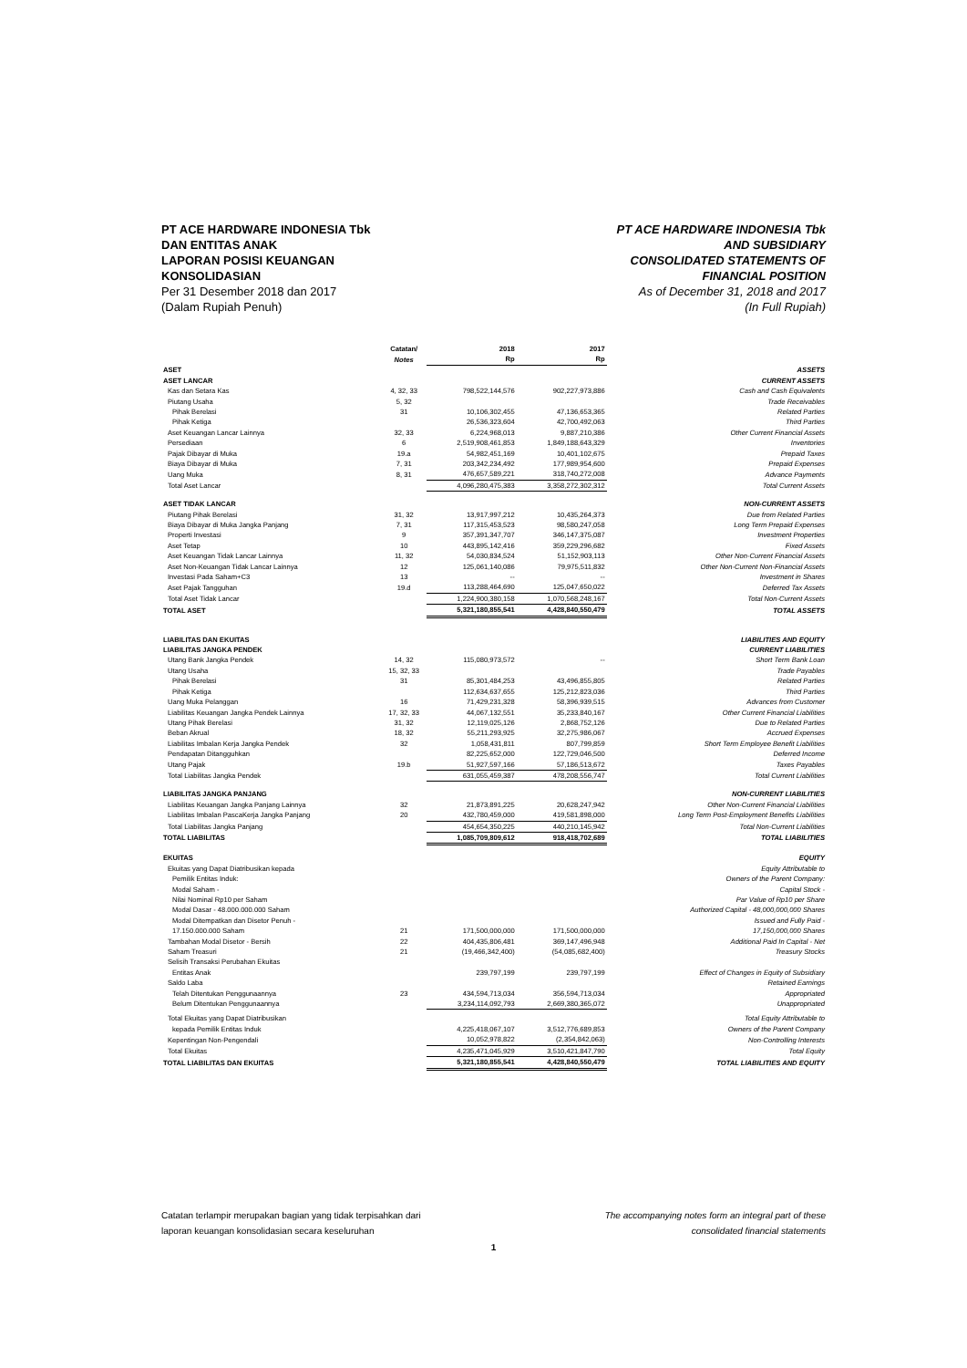PT ACE HARDWARE INDONESIA Tbk
DAN ENTITAS ANAK
LAPORAN POSISI KEUANGAN
KONSOLIDASIAN
Per 31 Desember 2018 dan 2017
(Dalam Rupiah Penuh)
PT ACE HARDWARE INDONESIA Tbk
AND SUBSIDIARY
CONSOLIDATED STATEMENTS OF
FINANCIAL POSITION
As of December 31, 2018 and 2017
(In Full Rupiah)
| | Catatan/ Notes | 2018 Rp | 2017 Rp | |
| --- | --- | --- | --- | --- |
| ASET | | | | ASSETS |
| ASET LANCAR | | | | CURRENT ASSETS |
| Kas dan Setara Kas | 4, 32, 33 | 798,522,144,576 | 902,227,973,886 | Cash and Cash Equivalents |
| Piutang Usaha | 5, 32 | | | Trade Receivables |
| Pihak Berelasi | 31 | 10,106,302,455 | 47,136,653,365 | Related Parties |
| Pihak Ketiga | | 26,536,323,604 | 42,700,492,063 | Third Parties |
| Aset Keuangan Lancar Lainnya | 32, 33 | 6,224,968,013 | 9,887,210,386 | Other Current Financial Assets |
| Persediaan | 6 | 2,519,908,461,853 | 1,849,188,643,329 | Inventories |
| Pajak Dibayar di Muka | 19.a | 54,982,451,169 | 10,401,102,675 | Prepaid Taxes |
| Biaya Dibayar di Muka | 7, 31 | 203,342,234,492 | 177,989,954,600 | Prepaid Expenses |
| Uang Muka | 8, 31 | 476,657,589,221 | 318,740,272,008 | Advance Payments |
| Total Aset Lancar | | 4,096,280,475,383 | 3,358,272,302,312 | Total Current Assets |
| ASET TIDAK LANCAR | | | | NON-CURRENT ASSETS |
| Piutang Pihak Berelasi | 31, 32 | 13,917,997,212 | 10,435,264,373 | Due from Related Parties |
| Biaya Dibayar di Muka Jangka Panjang | 7, 31 | 117,315,453,523 | 98,580,247,058 | Long Term Prepaid Expenses |
| Properti Investasi | 9 | 357,391,347,707 | 346,147,375,087 | Investment Properties |
| Aset Tetap | 10 | 443,895,142,416 | 359,229,296,682 | Fixed Assets |
| Aset Keuangan Tidak Lancar Lainnya | 11, 32 | 54,030,834,524 | 51,152,903,113 | Other Non-Current Financial Assets |
| Aset Non-Keuangan Tidak Lancar Lainnya | 12 | 125,061,140,086 | 79,975,511,832 | Other Non-Current Non-Financial Assets |
| Investasi Pada Saham+C3 | 13 | -- | -- | Investment in Shares |
| Aset Pajak Tangguhan | 19.d | 113,288,464,690 | 125,047,650,022 | Deferred Tax Assets |
| Total Aset Tidak Lancar | | 1,224,900,380,158 | 1,070,568,248,167 | Total Non-Current Assets |
| TOTAL ASET | | 5,321,180,855,541 | 4,428,840,550,479 | TOTAL ASSETS |
| LIABILITAS DAN EKUITAS | | | | LIABILITIES AND EQUITY |
| LIABILITAS JANGKA PENDEK | | | | CURRENT LIABILITIES |
| Utang Bank Jangka Pendek | 14, 32 | 115,080,973,572 | -- | Short Term Bank Loan |
| Utang Usaha | 15, 32, 33 | | | Trade Payables |
| Pihak Berelasi | 31 | 85,301,484,253 | 43,496,855,805 | Related Parties |
| Pihak Ketiga | | 112,634,637,655 | 125,212,823,036 | Third Parties |
| Uang Muka Pelanggan | 16 | 71,429,231,328 | 58,396,939,515 | Advances from Customer |
| Liabilitas Keuangan Jangka Pendek Lainnya | 17, 32, 33 | 44,067,132,551 | 35,233,840,167 | Other Current Financial Liabilities |
| Utang Pihak Berelasi | 31, 32 | 12,119,025,126 | 2,868,752,126 | Due to Related Parties |
| Beban Akrual | 18, 32 | 55,211,293,925 | 32,275,986,067 | Accrued Expenses |
| Liabilitas Imbalan Kerja Jangka Pendek | 32 | 1,058,431,811 | 807,799,859 | Short Term Employee Benefit Liabilities |
| Pendapatan Ditangguhkan | | 82,225,652,000 | 122,729,046,500 | Deferred Income |
| Utang Pajak | 19.b | 51,927,597,166 | 57,186,513,672 | Taxes Payables |
| Total Liabilitas Jangka Pendek | | 631,055,459,387 | 478,208,556,747 | Total Current Liabilities |
| LIABILITAS JANGKA PANJANG | | | | NON-CURRENT LIABILITIES |
| Liabilitas Keuangan Jangka Panjang Lainnya | 32 | 21,873,891,225 | 20,628,247,942 | Other Non-Current Financial Liabilities |
| Liabilitas Imbalan PascaKerja Jangka Panjang | 20 | 432,780,459,000 | 419,581,898,000 | Long Term Post-Employment Benefits Liabilities |
| Total Liabilitas Jangka Panjang | | 454,654,350,225 | 440,210,145,942 | Total Non-Current Liabilities |
| TOTAL LIABILITAS | | 1,085,709,809,612 | 918,418,702,689 | TOTAL LIABILITIES |
| EKUITAS | | | | EQUITY |
| Ekuitas yang Dapat Diatribusikan kepada | | | | Equity Attributable to |
| Pemilik Entitas Induk: | | | | Owners of the Parent Company: |
| Modal Saham - | | | | Capital Stock - |
| Nilai Nominal Rp10 per Saham | | | | Par Value of Rp10 per Share |
| Modal Dasar - 48.000.000.000 Saham | | | | Authorized Capital - 48,000,000,000 Shares |
| Modal Ditempatkan dan Disetor Penuh - | | | | Issued and Fully Paid - |
| 17.150.000.000 Saham | 21 | 171,500,000,000 | 171,500,000,000 | 17,150,000,000 Shares |
| Tambahan Modal Disetor - Bersih | 22 | 404,435,806,481 | 369,147,496,948 | Additional Paid In Capital - Net |
| Saham Treasuri | 21 | (19,466,342,400) | (54,085,682,400) | Treasury Stocks |
| Selisih Transaksi Perubahan Ekuitas | | | | |
| Entitas Anak | | 239,797,199 | 239,797,199 | Effect of Changes in Equity of Subsidiary |
| Saldo Laba | | | | Retained Earnings |
| Telah Ditentukan Penggunaannya | 23 | 434,594,713,034 | 356,594,713,034 | Appropriated |
| Belum Ditentukan Penggunaannya | | 3,234,114,092,793 | 2,669,380,365,072 | Unappropriated |
| Total Ekuitas yang Dapat Diatribusikan | | | | Total Equity Attributable to |
| kepada Pemilik Entitas Induk | | 4,225,418,067,107 | 3,512,776,689,853 | Owners of the Parent Company |
| Kepentingan Non-Pengendali | | 10,052,978,822 | (2,354,842,063) | Non-Controlling Interests |
| Total Ekuitas | | 4,235,471,045,929 | 3,510,421,847,790 | Total Equity |
| TOTAL LIABILITAS DAN EKUITAS | | 5,321,180,855,541 | 4,428,840,550,479 | TOTAL LIABILITIES AND EQUITY |
Catatan terlampir merupakan bagian yang tidak terpisahkan dari
laporan keuangan konsolidasian secara keseluruhan
The accompanying notes form an integral part of these
consolidated financial statements
1